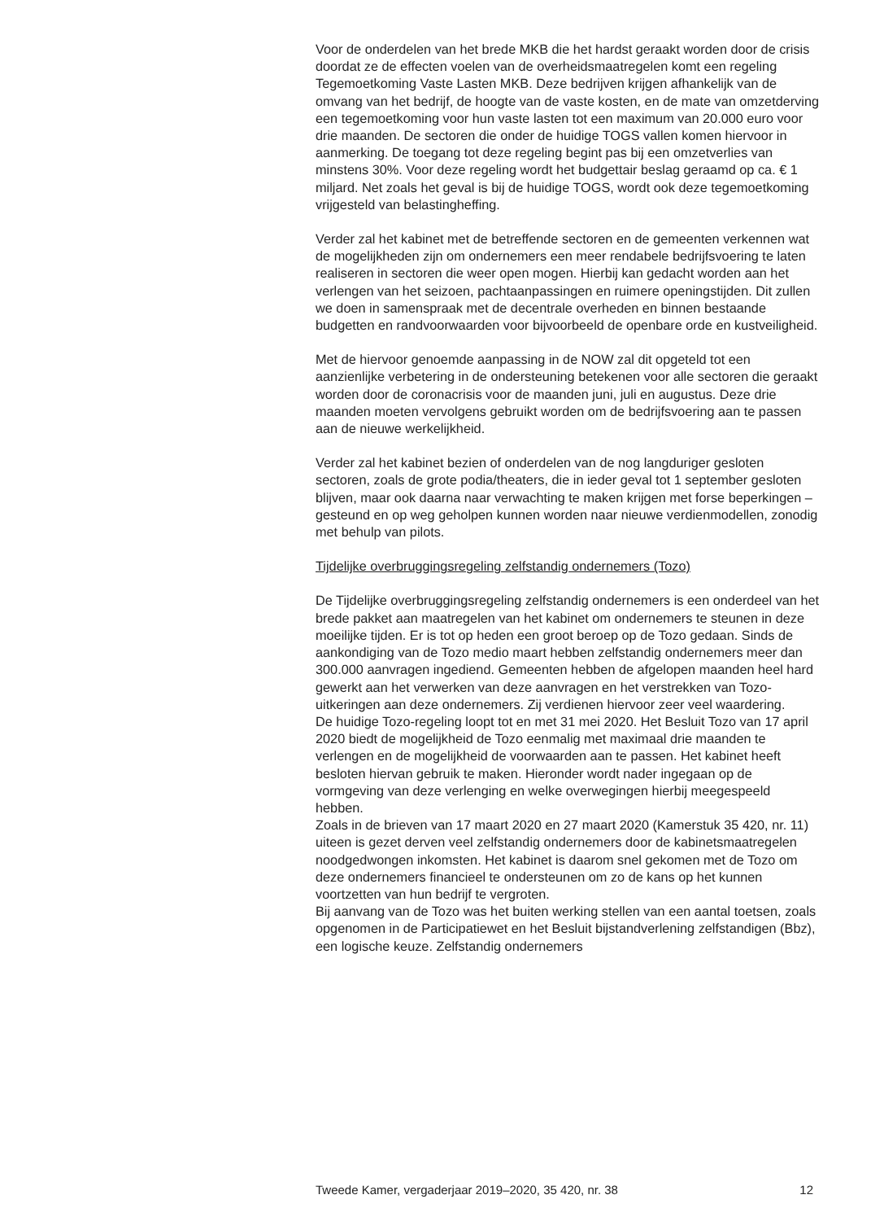Voor de onderdelen van het brede MKB die het hardst geraakt worden door de crisis doordat ze de effecten voelen van de overheidsmaatregelen komt een regeling Tegemoetkoming Vaste Lasten MKB. Deze bedrijven krijgen afhankelijk van de omvang van het bedrijf, de hoogte van de vaste kosten, en de mate van omzetderving een tegemoetkoming voor hun vaste lasten tot een maximum van 20.000 euro voor drie maanden. De sectoren die onder de huidige TOGS vallen komen hiervoor in aanmerking. De toegang tot deze regeling begint pas bij een omzetverlies van minstens 30%. Voor deze regeling wordt het budgettair beslag geraamd op ca. € 1 miljard. Net zoals het geval is bij de huidige TOGS, wordt ook deze tegemoetkoming vrijgesteld van belastingheffing.
Verder zal het kabinet met de betreffende sectoren en de gemeenten verkennen wat de mogelijkheden zijn om ondernemers een meer rendabele bedrijfsvoering te laten realiseren in sectoren die weer open mogen. Hierbij kan gedacht worden aan het verlengen van het seizoen, pachtaanpassingen en ruimere openingstijden. Dit zullen we doen in samenspraak met de decentrale overheden en binnen bestaande budgetten en randvoorwaarden voor bijvoorbeeld de openbare orde en kustveiligheid.
Met de hiervoor genoemde aanpassing in de NOW zal dit opgeteld tot een aanzienlijke verbetering in de ondersteuning betekenen voor alle sectoren die geraakt worden door de coronacrisis voor de maanden juni, juli en augustus. Deze drie maanden moeten vervolgens gebruikt worden om de bedrijfsvoering aan te passen aan de nieuwe werkelijkheid.
Verder zal het kabinet bezien of onderdelen van de nog langduriger gesloten sectoren, zoals de grote podia/theaters, die in ieder geval tot 1 september gesloten blijven, maar ook daarna naar verwachting te maken krijgen met forse beperkingen – gesteund en op weg geholpen kunnen worden naar nieuwe verdienmodellen, zonodig met behulp van pilots.
Tijdelijke overbruggingsregeling zelfstandig ondernemers (Tozo)
De Tijdelijke overbruggingsregeling zelfstandig ondernemers is een onderdeel van het brede pakket aan maatregelen van het kabinet om ondernemers te steunen in deze moeilijke tijden. Er is tot op heden een groot beroep op de Tozo gedaan. Sinds de aankondiging van de Tozo medio maart hebben zelfstandig ondernemers meer dan 300.000 aanvragen ingediend. Gemeenten hebben de afgelopen maanden heel hard gewerkt aan het verwerken van deze aanvragen en het verstrekken van Tozo-uitkeringen aan deze ondernemers. Zij verdienen hiervoor zeer veel waardering.
De huidige Tozo-regeling loopt tot en met 31 mei 2020. Het Besluit Tozo van 17 april 2020 biedt de mogelijkheid de Tozo eenmalig met maximaal drie maanden te verlengen en de mogelijkheid de voorwaarden aan te passen. Het kabinet heeft besloten hiervan gebruik te maken. Hieronder wordt nader ingegaan op de vormgeving van deze verlenging en welke overwegingen hierbij meegespeeld hebben.
Zoals in de brieven van 17 maart 2020 en 27 maart 2020 (Kamerstuk 35 420, nr. 11) uiteen is gezet derven veel zelfstandig ondernemers door de kabinetsmaatregelen noodgedwongen inkomsten. Het kabinet is daarom snel gekomen met de Tozo om deze ondernemers financieel te ondersteunen om zo de kans op het kunnen voortzetten van hun bedrijf te vergroten.
Bij aanvang van de Tozo was het buiten werking stellen van een aantal toetsen, zoals opgenomen in de Participatiewet en het Besluit bijstandverlening zelfstandigen (Bbz), een logische keuze. Zelfstandig ondernemers
Tweede Kamer, vergaderjaar 2019–2020, 35 420, nr. 38 12